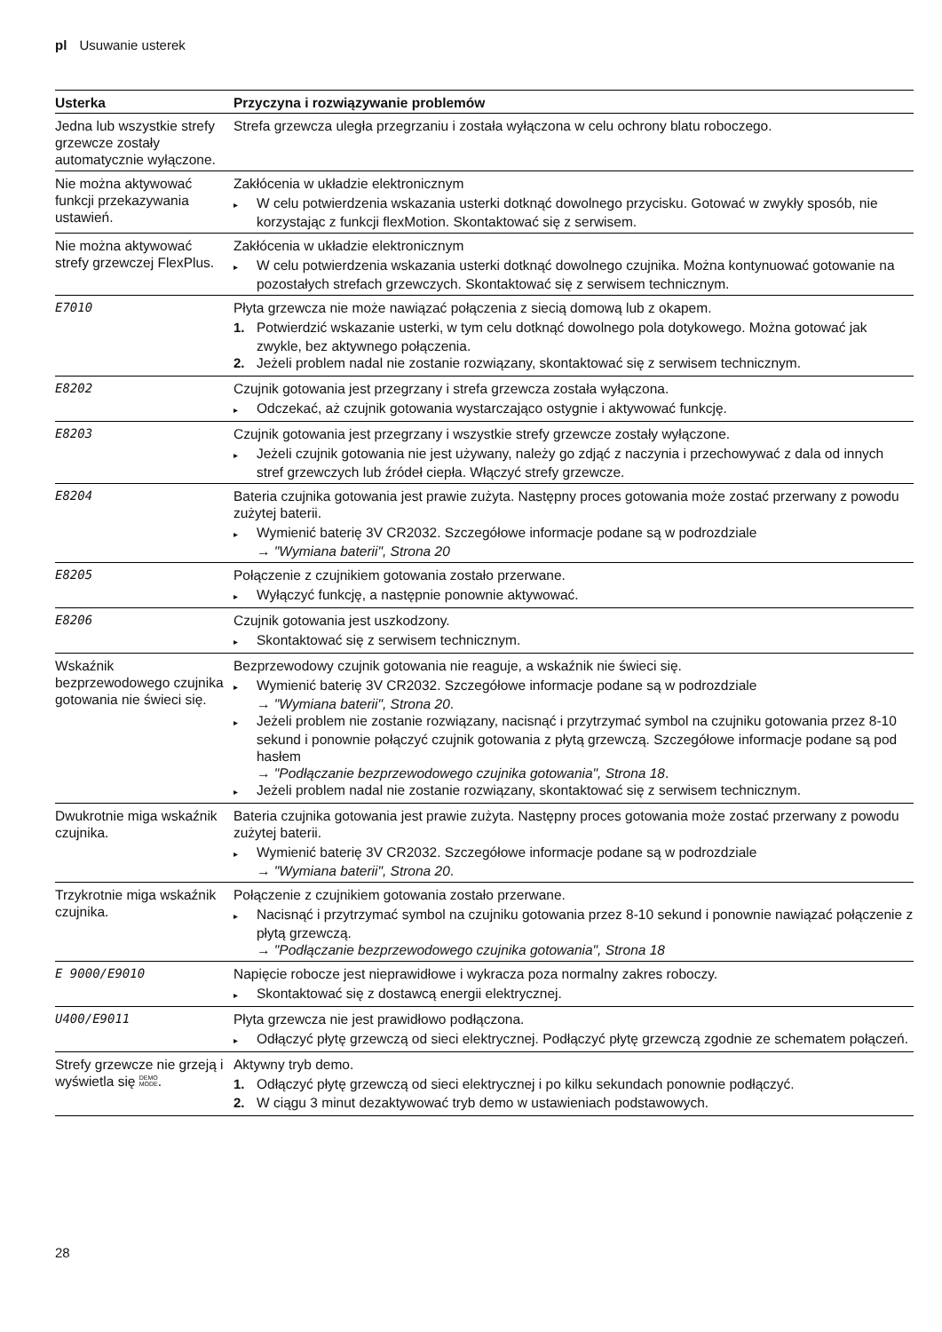pl Usuwanie usterek
| Usterka | Przyczyna i rozwiązywanie problemów |
| --- | --- |
| Jedna lub wszystkie strefy grzewcze zostały automatycznie wyłączone. | Strefa grzewcza uległa przegrzaniu i została wyłączona w celu ochrony blatu roboczego. |
| Nie można aktywować funkcji przekazywania ustawień. | Zakłócenia w układzie elektronicznym ▸ W celu potwierdzenia wskazania usterki dotknąć dowolnego przycisku. Gotować w zwykły sposób, nie korzystając z funkcji flexMotion. Skontaktować się z serwisem. |
| Nie można aktywować strefy grzewczej FlexPlus. | Zakłócenia w układzie elektronicznym ▸ W celu potwierdzenia wskazania usterki dotknąć dowolnego czujnika. Można kontynuować gotowanie na pozostałych strefach grzewczych. Skontaktować się z serwisem technicznym. |
| E7010 | Płyta grzewcza nie może nawiązać połączenia z siecią domową lub z okapem. 1. Potwierdzić wskazanie usterki, w tym celu dotknąć dowolnego pola dotykowego. Można gotować jak zwykle, bez aktywnego połączenia. 2. Jeżeli problem nadal nie zostanie rozwiązany, skontaktować się z serwisem technicznym. |
| E8202 | Czujnik gotowania jest przegrzany i strefa grzewcza została wyłączona. ▸ Odczekać, aż czujnik gotowania wystarczająco ostygnie i aktywować funkcję. |
| E8203 | Czujnik gotowania jest przegrzany i wszystkie strefy grzewcze zostały wyłączone. ▸ Jeżeli czujnik gotowania nie jest używany, należy go zdjąć z naczynia i przechowywać z dala od innych stref grzewczych lub źródeł ciepła. Włączyć strefy grzewcze. |
| E8204 | Bateria czujnika gotowania jest prawie zużyta. Następny proces gotowania może zostać przerwany z powodu zużytej baterii. ▸ Wymienić baterię 3V CR2032. Szczegółowe informacje podane są w podrozdziale → "Wymiana baterii", Strona 20 |
| E8205 | Połączenie z czujnikiem gotowania zostało przerwane. ▸ Wyłączyć funkcję, a następnie ponownie aktywować. |
| E8206 | Czujnik gotowania jest uszkodzony. ▸ Skontaktować się z serwisem technicznym. |
| Wskaźnik bezprzewodowego czujnika gotowania nie świeci się. | Bezprzewodowy czujnik gotowania nie reaguje, a wskaźnik nie świeci się. ▸ Wymienić baterię 3V CR2032. Szczegółowe informacje podane są w podrozdziale → "Wymiana baterii", Strona 20 . ▸ Jeżeli problem nie zostanie rozwiązany, nacisnąć i przytrzymać symbol na czujniku gotowania przez 8-10 sekund i ponownie połączyć czujnik gotowania z płytą grzewczą. Szczegółowe informacje podane są pod hasłem → "Podłączanie bezprzewodowego czujnika gotowania", Strona 18 . ▸ Jeżeli problem nadal nie zostanie rozwiązany, skontaktować się z serwisem technicznym. |
| Dwukrotnie miga wskaźnik czujnika. | Bateria czujnika gotowania jest prawie zużyta. Następny proces gotowania może zostać przerwany z powodu zużytej baterii. ▸ Wymienić baterię 3V CR2032. Szczegółowe informacje podane są w podrozdziale → "Wymiana baterii", Strona 20 . |
| Trzykrotnie miga wskaźnik czujnika. | Połączenie z czujnikiem gotowania zostało przerwane. ▸ Nacisnąć i przytrzymać symbol na czujniku gotowania przez 8-10 sekund i ponownie nawiązać połączenie z płytą grzewczą. → "Podłączanie bezprzewodowego czujnika gotowania", Strona 18 |
| E 9000/E9010 | Napięcie robocze jest nieprawidłowe i wykracza poza normalny zakres roboczy. ▸ Skontaktować się z dostawcą energii elektrycznej. |
| U400/E9011 | Płyta grzewcza nie jest prawidłowo podłączona. ▸ Odłączyć płytę grzewczą od sieci elektrycznej. Podłączyć płytę grzewczą zgodnie ze schematem połączeń. |
| Strefy grzewcze nie grzeją i wyświetla się DEMO MODE . | Aktywny tryb demo. 1. Odłączyć płytę grzewczą od sieci elektrycznej i po kilku sekundach ponownie podłączyć. 2. W ciągu 3 minut dezaktywować tryb demo w ustawieniach podstawowych. |
28